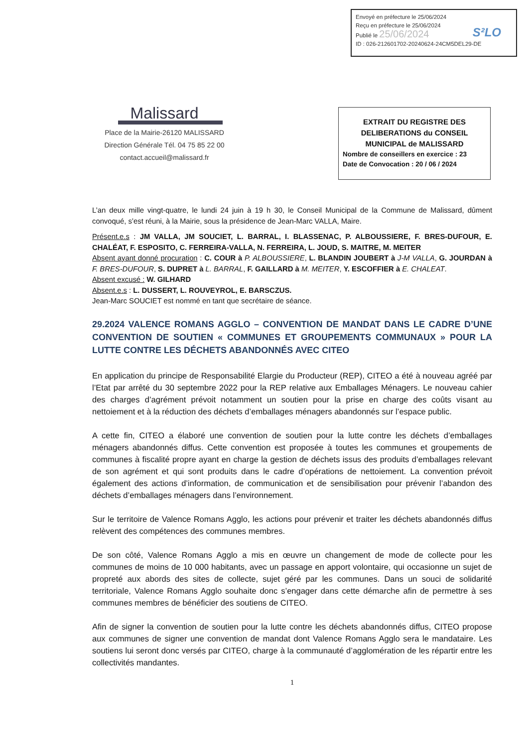Envoyé en préfecture le 25/06/2024
Reçu en préfecture le 25/06/2024
Publié le 25/06/2024
S²LO
ID : 026-212601702-20240624-24CM5DEL29-DE
Malissard
Place de la Mairie-26120 MALISSARD
Direction Générale Tél. 04 75 85 22 00
contact.accueil@malissard.fr
EXTRAIT DU REGISTRE DES DELIBERATIONS du CONSEIL MUNICIPAL de MALISSARD
Nombre de conseillers en exercice : 23
Date de Convocation : 20 / 06 / 2024
L’an deux mille vingt-quatre, le lundi 24 juin à 19 h 30, le Conseil Municipal de la Commune de Malissard, dûment convoqué, s’est réuni, à la Mairie, sous la présidence de Jean-Marc VALLA, Maire.
Présent.e.s : JM VALLA, JM SOUCIET, L. BARRAL, I. BLASSENAC, P. ALBOUSSIERE, F. BRES-DUFOUR, E. CHALÉAT, F. ESPOSITO, C. FERREIRA-VALLA, N. FERREIRA, L. JOUD, S. MAITRE, M. MEITER
Absent ayant donné procuration : C. COUR à P. ALBOUSSIERE, L. BLANDIN JOUBERT à J-M VALLA, G. JOURDAN à F. BRES-DUFOUR, S. DUPRET à L. BARRAL, F. GAILLARD à M. MEITER, Y. ESCOFFIER à E. CHALEAT.
Absent excusé : W. GILHARD
Absent.e.s : L. DUSSERT, L. ROUVEYROL, E. BARSCZUS.
Jean-Marc SOUCIET est nommé en tant que secrétaire de séance.
29.2024 VALENCE ROMANS AGGLO – CONVENTION DE MANDAT DANS LE CADRE D’UNE CONVENTION DE SOUTIEN « COMMUNES ET GROUPEMENTS COMMUNAUX » POUR LA LUTTE CONTRE LES DÉCHETS ABANDONNÉS AVEC CITEO
En application du principe de Responsabilité Elargie du Producteur (REP), CITEO a été à nouveau agréé par l’Etat par arrêté du 30 septembre 2022 pour la REP relative aux Emballages Ménagers. Le nouveau cahier des charges d’agrément prévoit notamment un soutien pour la prise en charge des coûts visant au nettoiement et à la réduction des déchets d’emballages ménagers abandonnés sur l’espace public.
A cette fin, CITEO a élaboré une convention de soutien pour la lutte contre les déchets d’emballages ménagers abandonnés diffus. Cette convention est proposée à toutes les communes et groupements de communes à fiscalité propre ayant en charge la gestion de déchets issus des produits d’emballages relevant de son agrément et qui sont produits dans le cadre d’opérations de nettoiement. La convention prévoit également des actions d’information, de communication et de sensibilisation pour prévenir l’abandon des déchets d’emballages ménagers dans l’environnement.
Sur le territoire de Valence Romans Agglo, les actions pour prévenir et traiter les déchets abandonnés diffus relèvent des compétences des communes membres.
De son côté, Valence Romans Agglo a mis en œuvre un changement de mode de collecte pour les communes de moins de 10 000 habitants, avec un passage en apport volontaire, qui occasionne un sujet de propreté aux abords des sites de collecte, sujet géré par les communes. Dans un souci de solidarité territoriale, Valence Romans Agglo souhaite donc s’engager dans cette démarche afin de permettre à ses communes membres de bénéficier des soutiens de CITEO.
Afin de signer la convention de soutien pour la lutte contre les déchets abandonnés diffus, CITEO propose aux communes de signer une convention de mandat dont Valence Romans Agglo sera le mandataire. Les soutiens lui seront donc versés par CITEO, charge à la communauté d’agglomération de les répartir entre les collectivités mandantes.
1